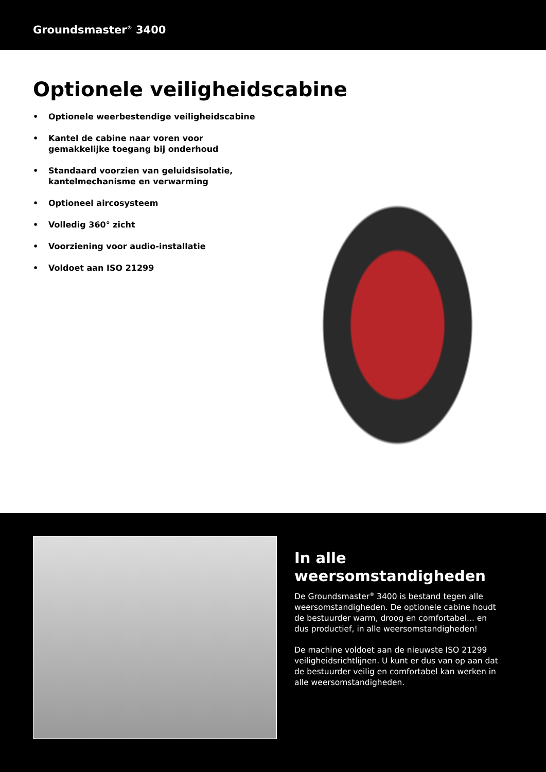Groundsmaster<sup>®</sup> 3400
Optionele veiligheidscabine
• Optionele weerbestendige veiligheidscabine
• Kantel de cabine naar voren voor gemakkelijke toegang bij onderhoud
• Standaard voorzien van geluidsisolatie, kantelmechanisme en verwarming
• Optioneel aircosysteem
• Volledig 360° zicht
• Voorziening voor audio-installatie
• Voldoet aan ISO 21299
In alle weersomstandigheden
De Groundsmaster<sup>®</sup> 3400 is bestand tegen alle weersomstandigheden. De optionele cabine houdt de bestuurder warm, droog en comfortabel... en dus productief, in alle weersomstandigheden!
De machine voldoet aan de nieuwste ISO 21299 veiligheidsrichtlijnen. U kunt er dus van op aan dat de bestuurder veilig en comfortabel kan werken in alle weersomstandigheden.